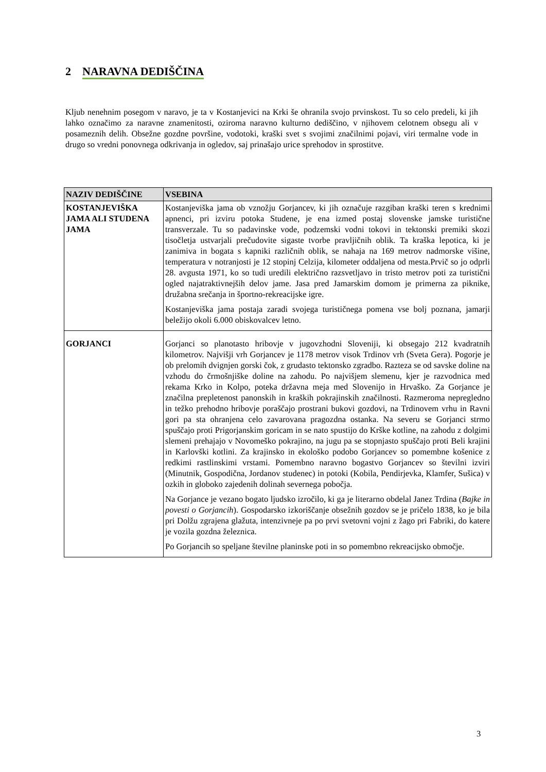2 NARAVNA DEDIŠČINA
Kljub nenehnim posegom v naravo, je ta v Kostanjevici na Krki še ohranila svojo prvinskost. Tu so celo predeli, ki jih lahko označimo za naravne znamenitosti, oziroma naravno kulturno dediščino, v njihovem celotnem obsegu ali v posameznih delih. Obsežne gozdne površine, vodotoki, kraški svet s svojimi značilnimi pojavi, viri termalne vode in drugo so vredni ponovnega odkrivanja in ogledov, saj prinašajo urice sprehodov in sprostitve.
| NAZIV DEDIŠČINE | VSEBINA |
| --- | --- |
| KOSTANJEVIŠKA JAMA ALI STUDENA JAMA | Kostanjeviška jama ob vznožju Gorjancev, ki jih označuje razgiban kraški teren s krednimi apnenci, pri izviru potoka Studene, je ena izmed postaj slovenske jamske turistične transverzale. Tu so padavinske vode, podzemski vodni tokovi in tektonski premiki skozi tisočletja ustvarjali prečudovite sigaste tvorbe pravljičnih oblik. Ta kraška lepotica, ki je zanimiva in bogata s kapniki različnih oblik, se nahaja na 169 metrov nadmorske višine, temperatura v notranjosti je 12 stopinj Celzija, kilometer oddaljena od mesta.Prvič so jo odprli 28. avgusta 1971, ko so tudi uredili električno razsvetljavo in tristo metrov poti za turistični ogled najatraktivnejših delov jame. Jasa pred Jamarskim domom je primerna za piknike, družabna srečanja in športno-rekreacijske igre. Kostanjeviška jama postaja zaradi svojega turističnega pomena vse bolj poznana, jamarji beležijo okoli 6.000 obiskovalcev letno. |
| GORJANCI | Gorjanci so planotasto hribovje v jugovzhodni Sloveniji, ki obsegajo 212 kvadratnih kilometrov. Najvišji vrh Gorjancev je 1178 metrov visok Trdinov vrh (Sveta Gera). Pogorje je ob prelomih dvignjen gorski čok, z grudasto tektonsko zgradbo. Razteza se od savske doline na vzhodu do črmošnjiške doline na zahodu. Po najvišjem slemenu, kjer je razvodnica med rekama Krko in Kolpo, poteka državna meja med Slovenijo in Hrvaško. Za Gorjance je značilna prepletenost panonskih in kraških pokrajinskih značilnosti. Razmeroma nepregledno in težko prehodno hribovje poraščajo prostrani bukovi gozdovi, na Trdinovem vrhu in Ravni gori pa sta ohranjena celo zavarovana pragozdna ostanka. Na severu se Gorjanci strmo spuščajo proti Prigorjanskim goricam in se nato spustijo do Krške kotline, na zahodu z dolgimi slemeni prehajajo v Novomeško pokrajino, na jugu pa se stopnjasto spuščajo proti Beli krajini in Karlovški kotlini. Za krajinsko in ekološko podobo Gorjancev so pomembne košenice z redkimi rastlinskimi vrstami. Pomembno naravno bogastvo Gorjancev so številni izviri (Minutnik, Gospodična, Jordanov studenec) in potoki (Kobila, Pendirjevka, Klamfer, Sušica) v ozkih in globoko zajedenih dolinah severnega pobočja. Na Gorjance je vezano bogato ljudsko izročilo, ki ga je literarno obdelal Janez Trdina ( Bajke in povesti o Gorjancih ). Gospodarsko izkoriščanje obsežnih gozdov se je pričelo 1838, ko je bila pri Dolžu zgrajena glažuta, intenzivneje pa po prvi svetovni vojni z žago pri Fabriki, do katere je vozila gozdna železnica. Po Gorjancih so speljane številne planinske poti in so pomembno rekreacijsko območje. |
3